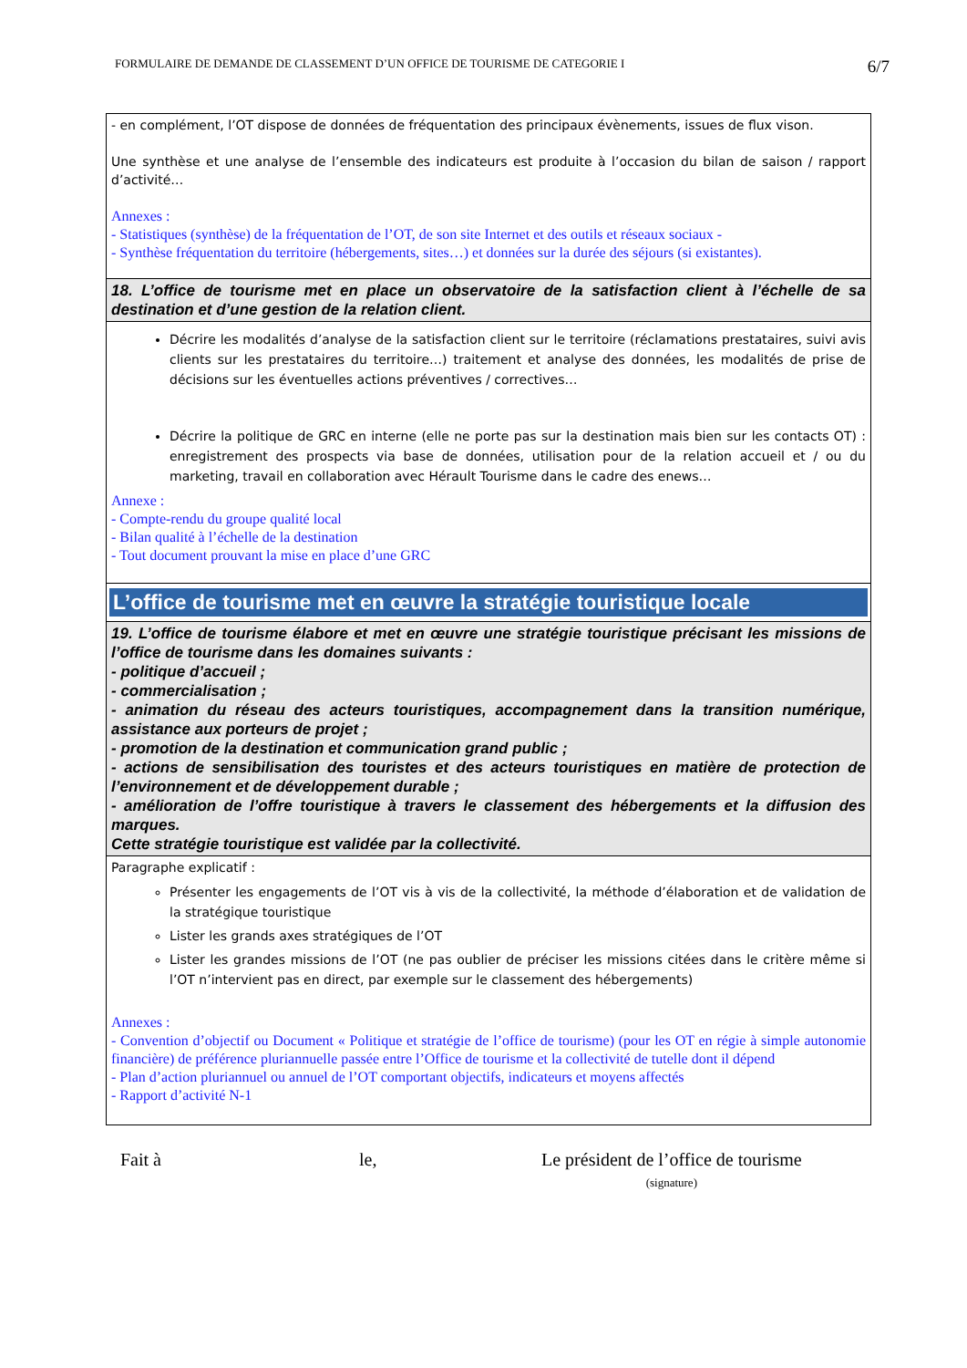FORMULAIRE DE DEMANDE DE CLASSEMENT D’UN OFFICE DE TOURISME DE CATEGORIE I 6/7
| - en complément, l’OT dispose de données de fréquentation des principaux évènements, issues de flux vison. Une synthèse et une analyse de l’ensemble des indicateurs est produite à l’occasion du bilan de saison / rapport d’activité… Annexes : - Statistiques (synthèse) de la fréquentation de l’OT, de son site Internet et des outils et réseaux sociaux - - Synthèse fréquentation du territoire (hébergements, sites…) et données sur la durée des séjours (si existantes). |
| 18. L’office de tourisme met en place un observatoire de la satisfaction client à l’échelle de sa destination et d’une gestion de la relation client. |
| Décrire les modalités d’analyse de la satisfaction client sur le territoire (réclamations prestataires, suivi avis clients sur les prestataires du territoire…) traitement et analyse des données, les modalités de prise de décisions sur les éventuelles actions préventives / correctives… Décrire la politique de GRC en interne (elle ne porte pas sur la destination mais bien sur les contacts OT) : enregistrement des prospects via base de données, utilisation pour de la relation accueil et / ou du marketing, travail en collaboration avec Hérault Tourisme dans le cadre des enews… Annexe : - Compte-rendu du groupe qualité local - Bilan qualité à l’échelle de la destination - Tout document prouvant la mise en place d’une GRC |
| L’office de tourisme met en œuvre la stratégie touristique locale |
| 19. L’office de tourisme élabore et met en œuvre une stratégie touristique précisant les missions de l’office de tourisme dans les domaines suivants : - politique d’accueil ; - commercialisation ; - animation du réseau des acteurs touristiques, accompagnement dans la transition numérique, assistance aux porteurs de projet ; - promotion de la destination et communication grand public ; - actions de sensibilisation des touristes et des acteurs touristiques en matière de protection de l’environnement et de développement durable ; - amélioration de l’offre touristique à travers le classement des hébergements et la diffusion des marques. Cette stratégie touristique est validée par la collectivité. |
| Paragraphe explicatif : Présenter les engagements de l’OT vis à vis de la collectivité, la méthode d’élaboration et de validation de la stratégique touristique Lister les grands axes stratégiques de l’OT Lister les grandes missions de l’OT (ne pas oublier de préciser les missions citées dans le critère même si l’OT n’intervient pas en direct, par exemple sur le classement des hébergements) Annexes : - Convention d’objectif ou Document « Politique et stratégie de l’office de tourisme) (pour les OT en régie à simple autonomie financière) de préférence pluriannuelle passée entre l’Office de tourisme et la collectivité de tutelle dont il dépend - Plan d’action pluriannuel ou annuel de l’OT comportant objectifs, indicateurs et moyens affectés - Rapport d’activité N-1 |
Fait à le, Le président de l’office de tourisme
(signature)